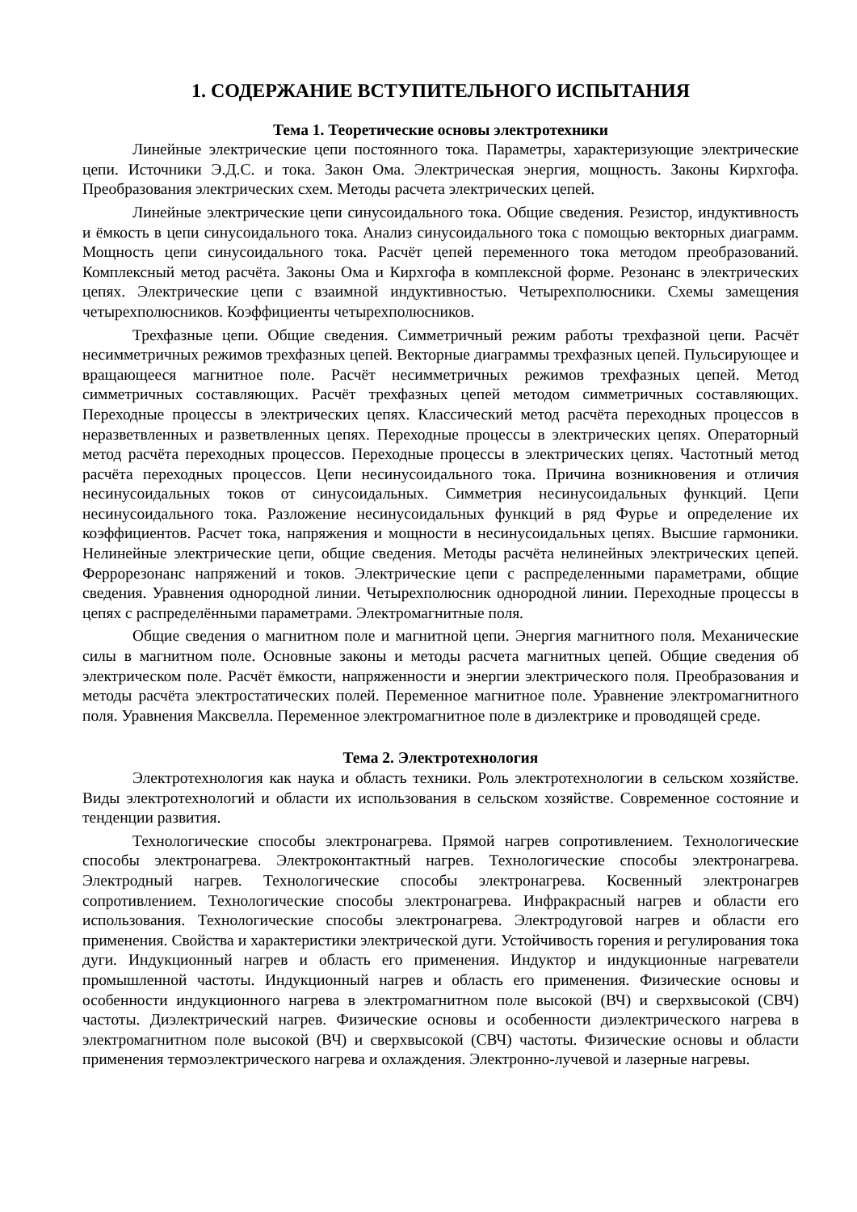1. СОДЕРЖАНИЕ ВСТУПИТЕЛЬНОГО ИСПЫТАНИЯ
Тема 1. Теоретические основы электротехники
Линейные электрические цепи постоянного тока. Параметры, характеризующие электрические цепи. Источники Э.Д.С. и тока. Закон Ома. Электрическая энергия, мощность. Законы Кирхгофа. Преобразования электрических схем. Методы расчета электрических цепей.
Линейные электрические цепи синусоидального тока. Общие сведения. Резистор, индуктивность и ёмкость в цепи синусоидального тока. Анализ синусоидального тока с помощью векторных диаграмм. Мощность цепи синусоидального тока. Расчёт цепей переменного тока методом преобразований. Комплексный метод расчёта. Законы Ома и Кирхгофа в комплексной форме. Резонанс в электрических цепях. Электрические цепи с взаимной индуктивностью. Четырехполюсники. Схемы замещения четырехполюсников. Коэффициенты четырехполюсников.
Трехфазные цепи. Общие сведения. Симметричный режим работы трехфазной цепи. Расчёт несимметричных режимов трехфазных цепей. Векторные диаграммы трехфазных цепей. Пульсирующее и вращающееся магнитное поле. Расчёт несимметричных режимов трехфазных цепей. Метод симметричных составляющих. Расчёт трехфазных цепей методом симметричных составляющих. Переходные процессы в электрических цепях. Классический метод расчёта переходных процессов в неразветвленных и разветвленных цепях. Переходные процессы в электрических цепях. Операторный метод расчёта переходных процессов. Переходные процессы в электрических цепях. Частотный метод расчёта переходных процессов. Цепи несинусоидального тока. Причина возникновения и отличия несинусоидальных токов от синусоидальных. Симметрия несинусоидальных функций. Цепи несинусоидального тока. Разложение несинусоидальных функций в ряд Фурье и определение их коэффициентов. Расчет тока, напряжения и мощности в несинусоидальных цепях. Высшие гармоники. Нелинейные электрические цепи, общие сведения. Методы расчёта нелинейных электрических цепей. Феррорезонанс напряжений и токов. Электрические цепи с распределенными параметрами, общие сведения. Уравнения однородной линии. Четырехполюсник однородной линии. Переходные процессы в цепях с распределёнными параметрами. Электромагнитные поля.
Общие сведения о магнитном поле и магнитной цепи. Энергия магнитного поля. Механические силы в магнитном поле. Основные законы и методы расчета магнитных цепей. Общие сведения об электрическом поле. Расчёт ёмкости, напряженности и энергии электрического поля. Преобразования и методы расчёта электростатических полей. Переменное магнитное поле. Уравнение электромагнитного поля. Уравнения Максвелла. Переменное электромагнитное поле в диэлектрике и проводящей среде.
Тема 2. Электротехнология
Электротехнология как наука и область техники. Роль электротехнологии в сельском хозяйстве. Виды электротехнологий и области их использования в сельском хозяйстве. Современное состояние и тенденции развития.
Технологические способы электронагрева. Прямой нагрев сопротивлением. Технологические способы электронагрева. Электроконтактный нагрев. Технологические способы электронагрева. Электродный нагрев. Технологические способы электронагрева. Косвенный электронагрев сопротивлением. Технологические способы электронагрева. Инфракрасный нагрев и области его использования. Технологические способы электронагрева. Электродуговой нагрев и области его применения. Свойства и характеристики электрической дуги. Устойчивость горения и регулирования тока дуги. Индукционный нагрев и область его применения. Индуктор и индукционные нагреватели промышленной частоты. Индукционный нагрев и область его применения. Физические основы и особенности индукционного нагрева в электромагнитном поле высокой (ВЧ) и сверхвысокой (СВЧ) частоты. Диэлектрический нагрев. Физические основы и особенности диэлектрического нагрева в электромагнитном поле высокой (ВЧ) и сверхвысокой (СВЧ) частоты. Физические основы и области применения термоэлектрического нагрева и охлаждения. Электронно-лучевой и лазерные нагревы.